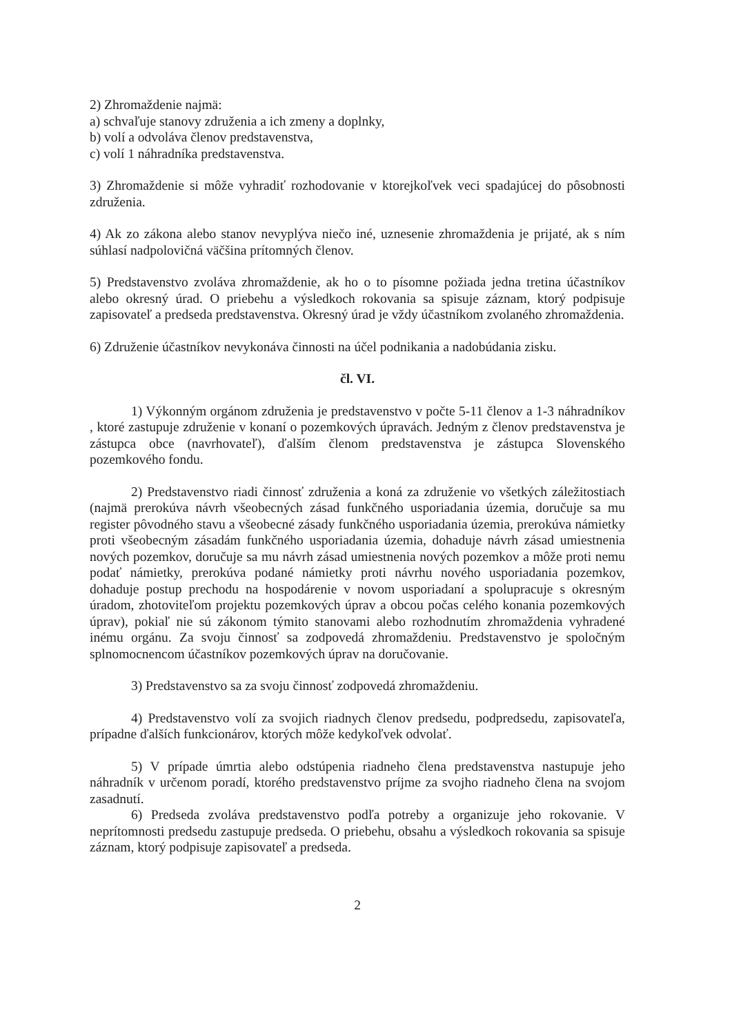2) Zhromaždenie najmä:
a) schvaľuje stanovy združenia a ich zmeny a doplnky,
b) volí a odvoláva členov predstavenstva,
c) volí 1 náhradníka predstavenstva.
3) Zhromaždenie si môže vyhradiť rozhodovanie v ktorejkoľvek veci spadajúcej do pôsobnosti združenia.
4) Ak zo zákona alebo stanov nevyplýva niečo iné, uznesenie zhromaždenia je prijaté, ak s ním súhlasí nadpolovičná väčšina prítomných členov.
5) Predstavenstvo zvoláva zhromaždenie, ak ho o to písomne požiada jedna tretina účastníkov alebo okresný úrad. O priebehu a výsledkoch rokovania sa spisuje záznam, ktorý podpisuje zapisovateľ a predseda predstavenstva. Okresný úrad je vždy účastníkom zvolaného zhromaždenia.
6) Združenie účastníkov nevykonáva činnosti na účel podnikania a nadobúdania zisku.
čl. VI.
1) Výkonným orgánom združenia je predstavenstvo v počte 5-11 členov a 1-3 náhradníkov , ktoré zastupuje združenie v konaní o pozemkových úpravách. Jedným z členov predstavenstva je zástupca obce (navrhovateľ), ďalším členom predstavenstva je zástupca Slovenského pozemkového fondu.
2) Predstavenstvo riadi činnosť združenia a koná za združenie vo všetkých záležitostiach (najmä prerokúva návrh všeobecných zásad funkčného usporiadania územia, doručuje sa mu register pôvodného stavu a všeobecné zásady funkčného usporiadania územia, prerokúva námietky proti všeobecným zásadám funkčného usporiadania územia, dohaduje návrh zásad umiestnenia nových pozemkov, doručuje sa mu návrh zásad umiestnenia nových pozemkov a môže proti nemu podať námietky, prerokúva podané námietky proti návrhu nového usporiadania pozemkov, dohaduje postup prechodu na hospodárenie v novom usporiadaní a spolupracuje s okresným úradom, zhotoviteľom projektu pozemkových úprav a obcou počas celého konania pozemkových úprav), pokiaľ nie sú zákonom týmito stanovami alebo rozhodnutím zhromaždenia vyhradené inému orgánu. Za svoju činnosť sa zodpovedá zhromaždeniu. Predstavenstvo je spoločným splnomocnencom účastníkov pozemkových úprav na doručovanie.
3) Predstavenstvo sa za svoju činnosť zodpovedá zhromaždeniu.
4) Predstavenstvo volí za svojich riadnych členov predsedu, podpredsedu, zapisovateľa, prípadne ďalších funkcionárov, ktorých môže kedykoľvek odvolať.
5) V prípade úmrtia alebo odstúpenia riadneho člena predstavenstva nastupuje jeho náhradník v určenom poradí, ktorého predstavenstvo príjme za svojho riadneho člena na svojom zasadnutí.
6) Predseda zvoláva predstavenstvo podľa potreby a organizuje jeho rokovanie. V neprítomnosti predsedu zastupuje predseda. O priebehu, obsahu a výsledkoch rokovania sa spisuje záznam, ktorý podpisuje zapisovateľ a predseda.
2